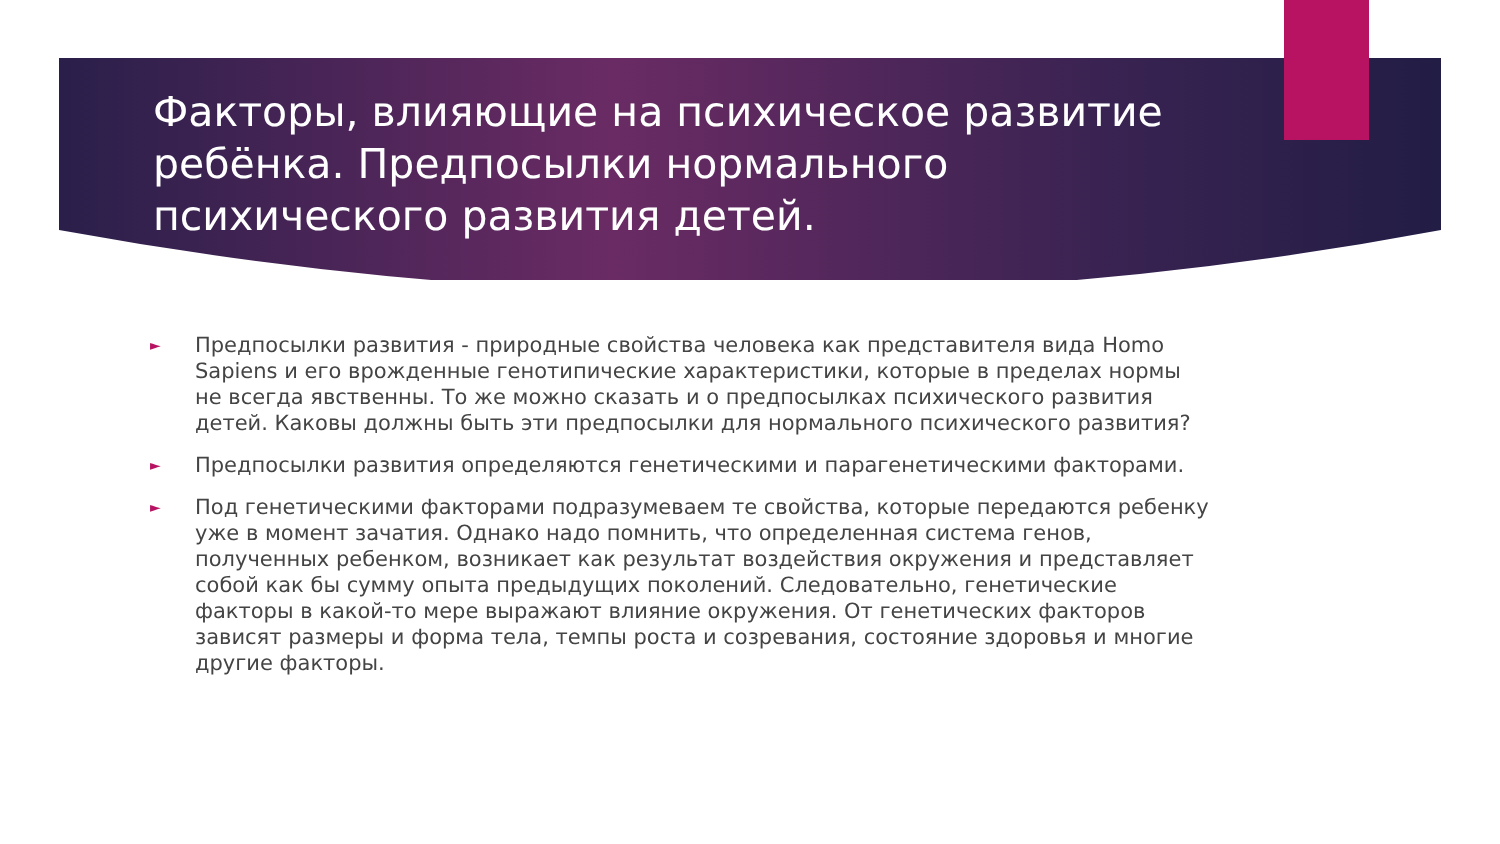Факторы, влияющие на психическое развитие ребёнка. Предпосылки нормального психического развития детей.
► Предпосылки развития - природные свойства человека как представителя вида Homo Sapiens и его врожденные генотипические характеристики, которые в пределах нормы не всегда явственны. То же можно сказать и о предпосылках психического развития детей. Каковы должны быть эти предпосылки для нормального психического развития?
► Предпосылки развития определяются генетическими и парагенетическими факторами.
► Под генетическими факторами подразумеваем те свойства, которые передаются ребенку уже в момент зачатия. Однако надо помнить, что определенная система генов, полученных ребенком, возникает как результат воздействия окружения и представляет собой как бы сумму опыта предыдущих поколений. Следовательно, генетические факторы в какой-то мере выражают влияние окружения. От генетических факторов зависят размеры и форма тела, темпы роста и созревания, состояние здоровья и многие другие факторы.